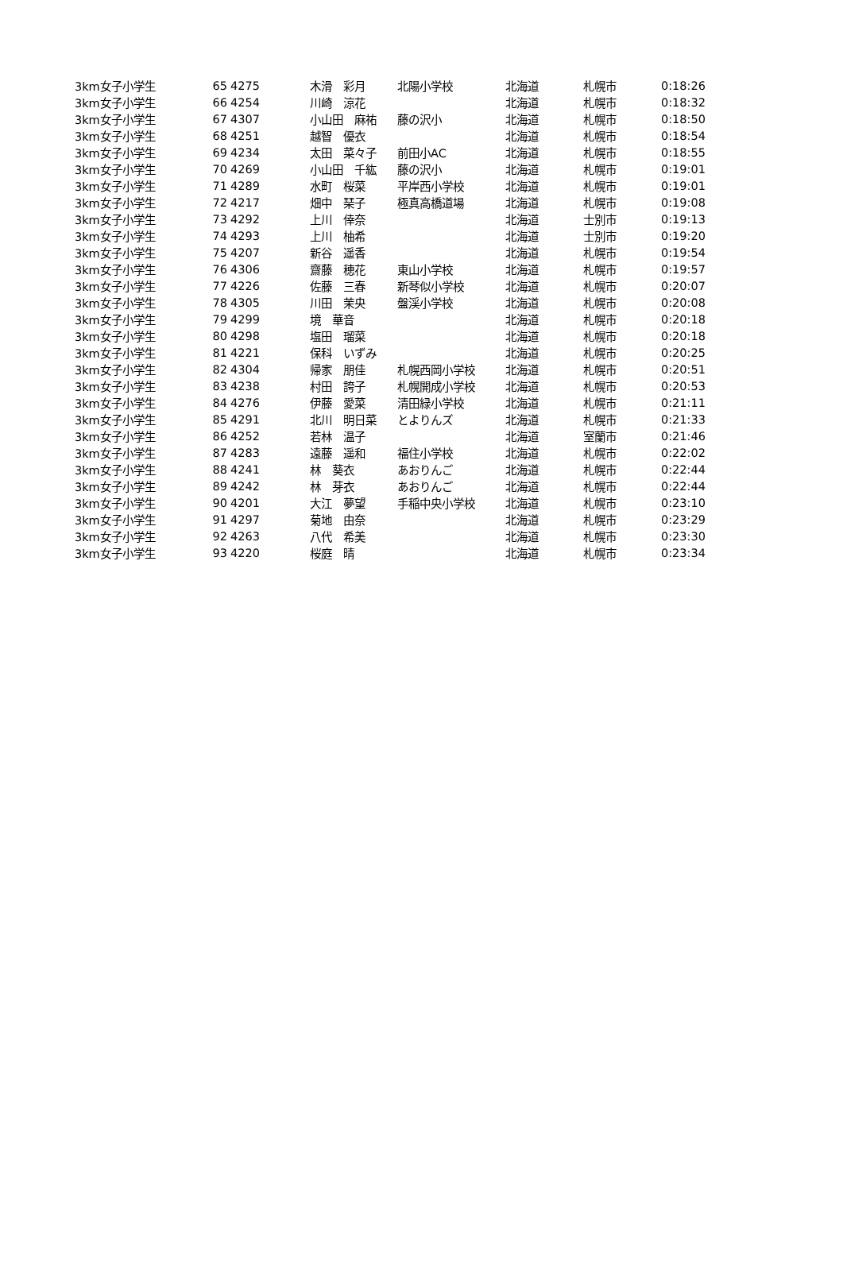| 3km女子小学生 | 65 | 4275 | 木滑 彩月 | 北陽小学校 | 北海道 | 札幌市 | 0:18:26 |
| 3km女子小学生 | 66 | 4254 | 川崎 涼花 | | 北海道 | 札幌市 | 0:18:32 |
| 3km女子小学生 | 67 | 4307 | 小山田 麻祐 | 藤の沢小 | 北海道 | 札幌市 | 0:18:50 |
| 3km女子小学生 | 68 | 4251 | 越智 優衣 | | 北海道 | 札幌市 | 0:18:54 |
| 3km女子小学生 | 69 | 4234 | 太田 菜々子 | 前田小AC | 北海道 | 札幌市 | 0:18:55 |
| 3km女子小学生 | 70 | 4269 | 小山田 千紘 | 藤の沢小 | 北海道 | 札幌市 | 0:19:01 |
| 3km女子小学生 | 71 | 4289 | 水町 桜菜 | 平岸西小学校 | 北海道 | 札幌市 | 0:19:01 |
| 3km女子小学生 | 72 | 4217 | 畑中 琹子 | 極真高橋道場 | 北海道 | 札幌市 | 0:19:08 |
| 3km女子小学生 | 73 | 4292 | 上川 倖奈 | | 北海道 | 士別市 | 0:19:13 |
| 3km女子小学生 | 74 | 4293 | 上川 柚希 | | 北海道 | 士別市 | 0:19:20 |
| 3km女子小学生 | 75 | 4207 | 新谷 遥香 | | 北海道 | 札幌市 | 0:19:54 |
| 3km女子小学生 | 76 | 4306 | 齋藤 穂花 | 東山小学校 | 北海道 | 札幌市 | 0:19:57 |
| 3km女子小学生 | 77 | 4226 | 佐藤 三春 | 新琴似小学校 | 北海道 | 札幌市 | 0:20:07 |
| 3km女子小学生 | 78 | 4305 | 川田 茉央 | 盤渓小学校 | 北海道 | 札幌市 | 0:20:08 |
| 3km女子小学生 | 79 | 4299 | 境 華音 | | 北海道 | 札幌市 | 0:20:18 |
| 3km女子小学生 | 80 | 4298 | 塩田 瑠菜 | | 北海道 | 札幌市 | 0:20:18 |
| 3km女子小学生 | 81 | 4221 | 保科 いずみ | | 北海道 | 札幌市 | 0:20:25 |
| 3km女子小学生 | 82 | 4304 | 帰家 朋佳 | 札幌西岡小学校 | 北海道 | 札幌市 | 0:20:51 |
| 3km女子小学生 | 83 | 4238 | 村田 誇子 | 札幌開成小学校 | 北海道 | 札幌市 | 0:20:53 |
| 3km女子小学生 | 84 | 4276 | 伊藤 愛菜 | 清田緑小学校 | 北海道 | 札幌市 | 0:21:11 |
| 3km女子小学生 | 85 | 4291 | 北川 明日菜 | とよりんズ | 北海道 | 札幌市 | 0:21:33 |
| 3km女子小学生 | 86 | 4252 | 若林 温子 | | 北海道 | 室蘭市 | 0:21:46 |
| 3km女子小学生 | 87 | 4283 | 遠藤 遥和 | 福住小学校 | 北海道 | 札幌市 | 0:22:02 |
| 3km女子小学生 | 88 | 4241 | 林 葵衣 | あおりんご | 北海道 | 札幌市 | 0:22:44 |
| 3km女子小学生 | 89 | 4242 | 林 芽衣 | あおりんご | 北海道 | 札幌市 | 0:22:44 |
| 3km女子小学生 | 90 | 4201 | 大江 夢望 | 手稲中央小学校 | 北海道 | 札幌市 | 0:23:10 |
| 3km女子小学生 | 91 | 4297 | 菊地 由奈 | | 北海道 | 札幌市 | 0:23:29 |
| 3km女子小学生 | 92 | 4263 | 八代 希美 | | 北海道 | 札幌市 | 0:23:30 |
| 3km女子小学生 | 93 | 4220 | 桜庭 晴 | | 北海道 | 札幌市 | 0:23:34 |